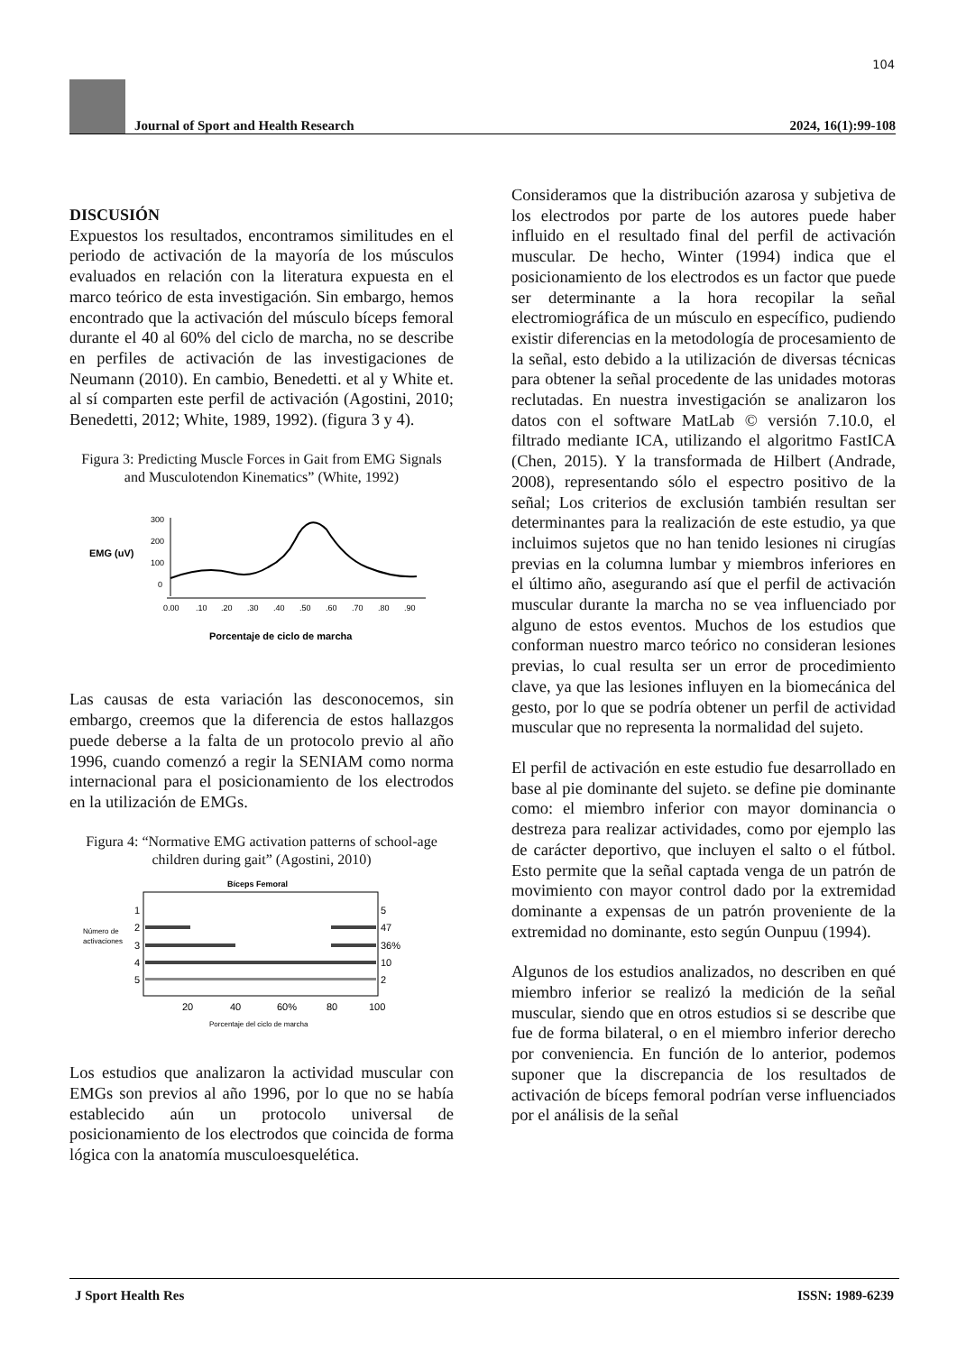104
Journal of Sport and Health Research 2024, 16(1):99-108
DISCUSIÓN
Expuestos los resultados, encontramos similitudes en el periodo de activación de la mayoría de los músculos evaluados en relación con la literatura expuesta en el marco teórico de esta investigación. Sin embargo, hemos encontrado que la activación del músculo bíceps femoral durante el 40 al 60% del ciclo de marcha, no se describe en perfiles de activación de las investigaciones de Neumann (2010). En cambio, Benedetti. et al y White et. al sí comparten este perfil de activación (Agostini, 2010; Benedetti, 2012; White, 1989, 1992). (figura 3 y 4).
Figura 3: Predicting Muscle Forces in Gait from EMG Signals and Musculotendon Kinematics” (White, 1992)
EMG (uV)
300
200
100
0
0.00
.10
.20
.30
.40
.50
.60
.70
.80
.90
Porcentaje de ciclo de marcha
Las causas de esta variación las desconocemos, sin embargo, creemos que la diferencia de estos hallazgos puede deberse a la falta de un protocolo previo al año 1996, cuando comenzó a regir la SENIAM como norma internacional para el posicionamiento de los electrodos en la utilización de EMGs.
Figura 4: “Normative EMG activation patterns of school-age children during gait” (Agostini, 2010)
Bíceps Femoral
1
2
3
4
5
5
47
36%
10
2
Número de
activaciones
20
40
60%
80
100
Porcentaje del ciclo de marcha
Los estudios que analizaron la actividad muscular con EMGs son previos al año 1996, por lo que no se había establecido aún un protocolo universal de posicionamiento de los electrodos que coincida de forma lógica con la anatomía musculoesquelética.
Consideramos que la distribución azarosa y subjetiva de los electrodos por parte de los autores puede haber influido en el resultado final del perfil de activación muscular. De hecho, Winter (1994) indica que el posicionamiento de los electrodos es un factor que puede ser determinante a la hora recopilar la señal electromiográfica de un músculo en específico, pudiendo existir diferencias en la metodología de procesamiento de la señal, esto debido a la utilización de diversas técnicas para obtener la señal procedente de las unidades motoras reclutadas. En nuestra investigación se analizaron los datos con el software MatLab © versión 7.10.0, el filtrado mediante ICA, utilizando el algoritmo FastICA (Chen, 2015). Y la transformada de Hilbert (Andrade, 2008), representando sólo el espectro positivo de la señal; Los criterios de exclusión también resultan ser determinantes para la realización de este estudio, ya que incluimos sujetos que no han tenido lesiones ni cirugías previas en la columna lumbar y miembros inferiores en el último año, asegurando así que el perfil de activación muscular durante la marcha no se vea influenciado por alguno de estos eventos. Muchos de los estudios que conforman nuestro marco teórico no consideran lesiones previas, lo cual resulta ser un error de procedimiento clave, ya que las lesiones influyen en la biomecánica del gesto, por lo que se podría obtener un perfil de actividad muscular que no representa la normalidad del sujeto.
El perfil de activación en este estudio fue desarrollado en base al pie dominante del sujeto. se define pie dominante como: el miembro inferior con mayor dominancia o destreza para realizar actividades, como por ejemplo las de carácter deportivo, que incluyen el salto o el fútbol. Esto permite que la señal captada venga de un patrón de movimiento con mayor control dado por la extremidad dominante a expensas de un patrón proveniente de la extremidad no dominante, esto según Ounpuu (1994).
Algunos de los estudios analizados, no describen en qué miembro inferior se realizó la medición de la señal muscular, siendo que en otros estudios si se describe que fue de forma bilateral, o en el miembro inferior derecho por conveniencia. En función de lo anterior, podemos suponer que la discrepancia de los resultados de activación de bíceps femoral podrían verse influenciados por el análisis de la señal
J Sport Health Res ISSN: 1989-6239